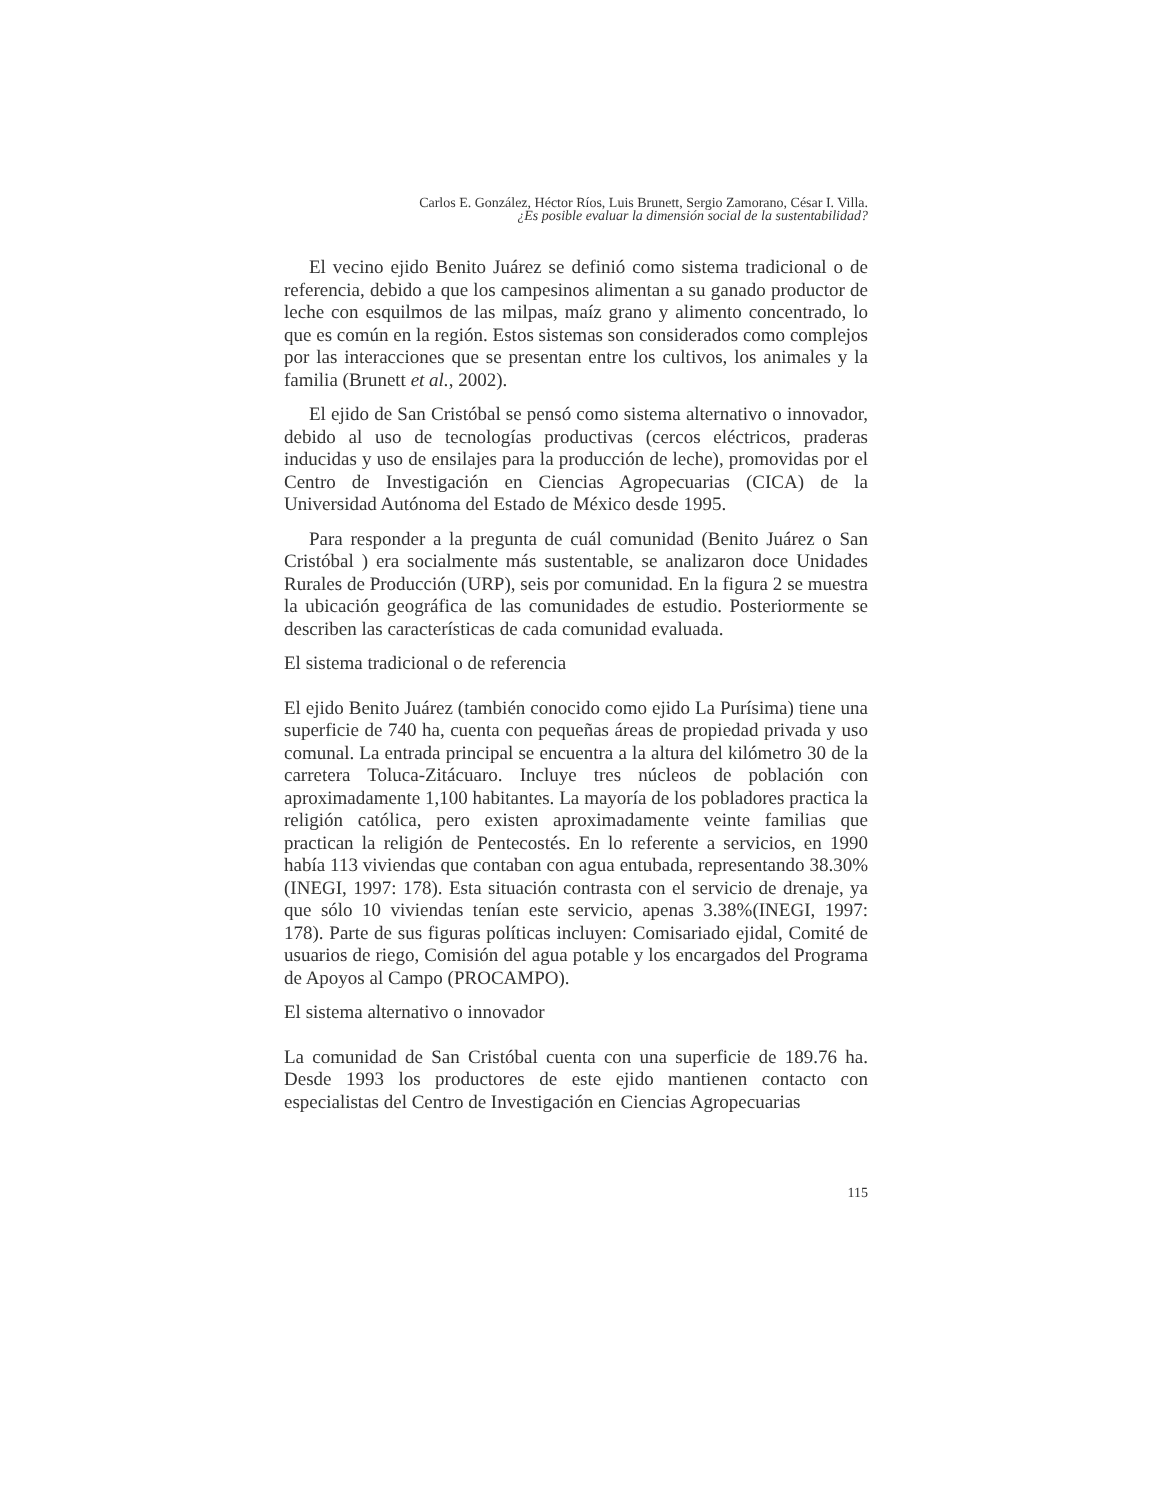Carlos E. González, Héctor Ríos, Luis Brunett, Sergio Zamorano, César I. Villa.
¿Es posible evaluar la dimensión social de la sustentabilidad?
El vecino ejido Benito Juárez se definió como sistema tradicional o de referencia, debido a que los campesinos alimentan a su ganado productor de leche con esquilmos de las milpas, maíz grano y alimento concentrado, lo que es común en la región. Estos sistemas son considerados como complejos por las interacciones que se presentan entre los cultivos, los animales y la familia (Brunett et al., 2002).
El ejido de San Cristóbal se pensó como sistema alternativo o innovador, debido al uso de tecnologías productivas (cercos eléctricos, praderas inducidas y uso de ensilajes para la producción de leche), promovidas por el Centro de Investigación en Ciencias Agropecuarias (CICA) de la Universidad Autónoma del Estado de México desde 1995.
Para responder a la pregunta de cuál comunidad (Benito Juárez o San Cristóbal ) era socialmente más sustentable, se analizaron doce Unidades Rurales de Producción (URP), seis por comunidad. En la figura 2 se muestra la ubicación geográfica de las comunidades de estudio. Posteriormente se describen las características de cada comunidad evaluada.
El sistema tradicional o de referencia
El ejido Benito Juárez (también conocido como ejido La Purísima) tiene una superficie de 740 ha, cuenta con pequeñas áreas de propiedad privada y uso comunal. La entrada principal se encuentra a la altura del kilómetro 30 de la carretera Toluca-Zitácuaro. Incluye tres núcleos de población con aproximadamente 1,100 habitantes. La mayoría de los pobladores practica la religión católica, pero existen aproximadamente veinte familias que practican la religión de Pentecostés. En lo referente a servicios, en 1990 había 113 viviendas que contaban con agua entubada, representando 38.30% (INEGI, 1997: 178). Esta situación contrasta con el servicio de drenaje, ya que sólo 10 viviendas tenían este servicio, apenas 3.38%(INEGI, 1997: 178). Parte de sus figuras políticas incluyen: Comisariado ejidal, Comité de usuarios de riego, Comisión del agua potable y los encargados del Programa de Apoyos al Campo (PROCAMPO).
El sistema alternativo o innovador
La comunidad de San Cristóbal cuenta con una superficie de 189.76 ha. Desde 1993 los productores de este ejido mantienen contacto con especialistas del Centro de Investigación en Ciencias Agropecuarias
115